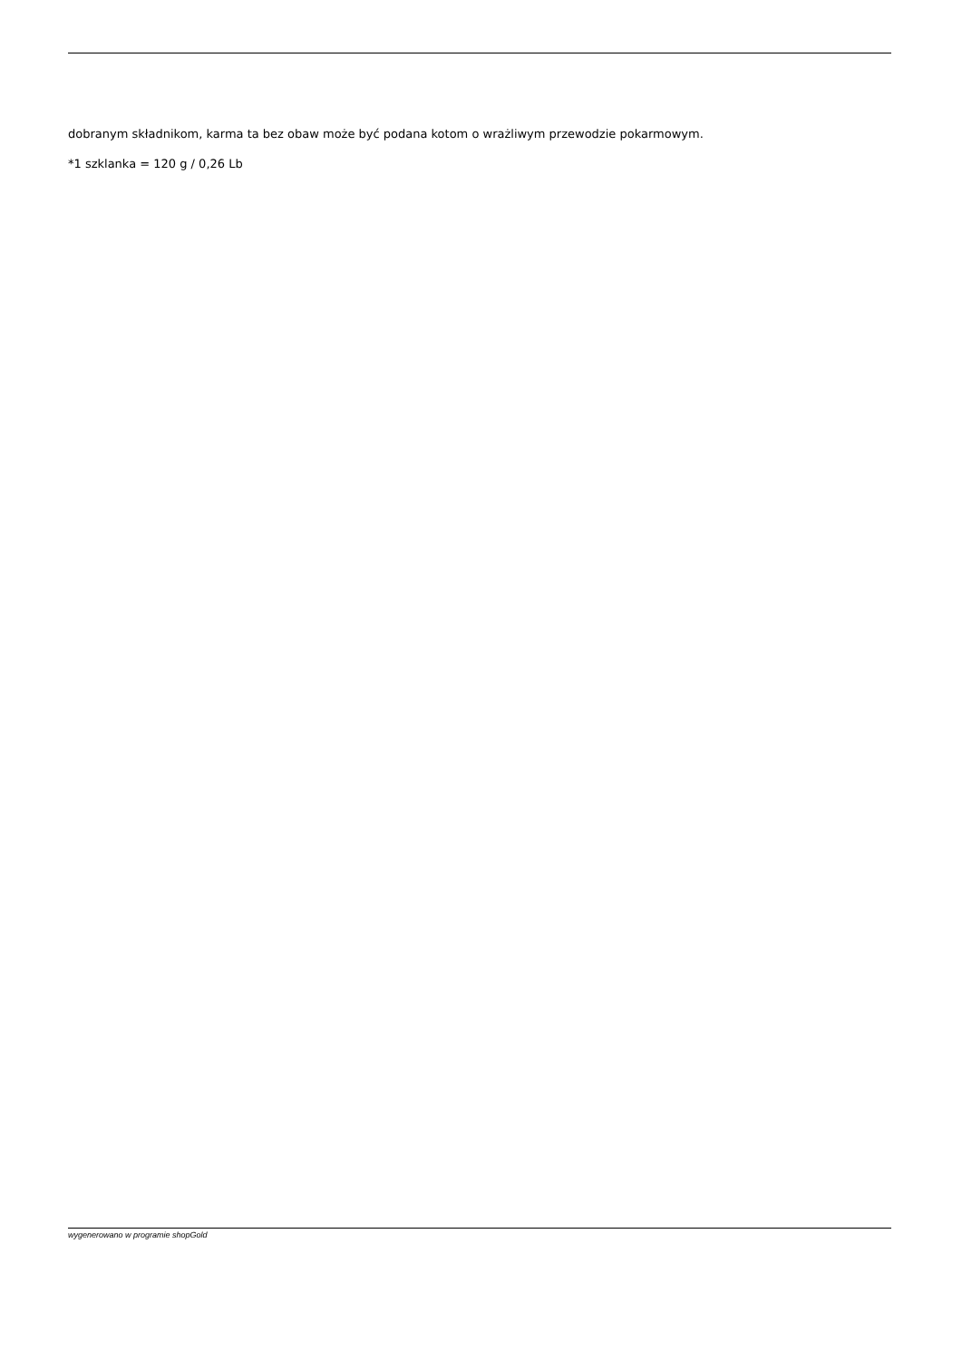dobranym składnikom, karma ta bez obaw może być podana kotom o wrażliwym przewodzie pokarmowym.
*1 szklanka = 120 g / 0,26 Lb
wygenerowano w programie shopGold